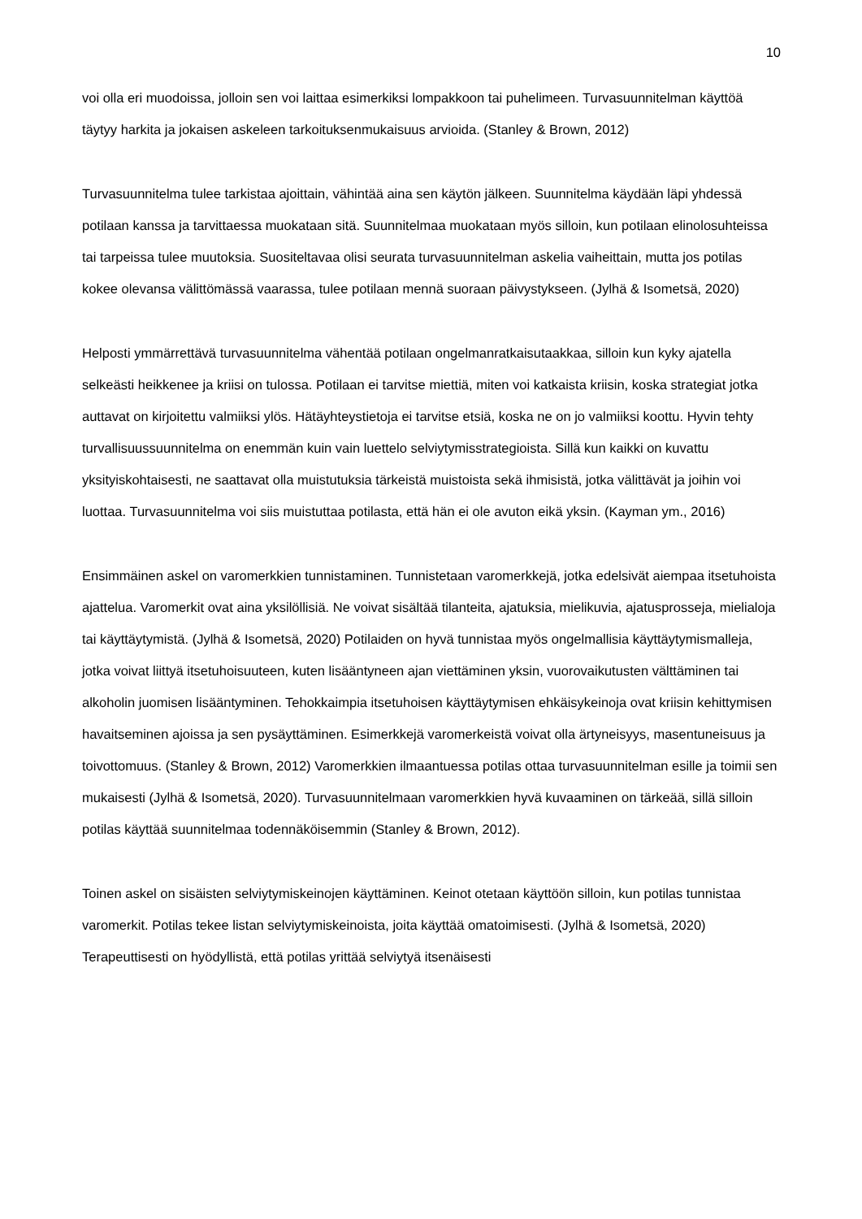10
voi olla eri muodoissa, jolloin sen voi laittaa esimerkiksi lompakkoon tai puhelimeen. Turvasuunnitelman käyttöä täytyy harkita ja jokaisen askeleen tarkoituksenmukaisuus arvioida. (Stanley & Brown, 2012)
Turvasuunnitelma tulee tarkistaa ajoittain, vähintää aina sen käytön jälkeen. Suunnitelma käydään läpi yhdessä potilaan kanssa ja tarvittaessa muokataan sitä. Suunnitelmaa muokataan myös silloin, kun potilaan elinolosuhteissa tai tarpeissa tulee muutoksia. Suositeltavaa olisi seurata turvasuunnitelman askelia vaiheittain, mutta jos potilas kokee olevansa välittömässä vaarassa, tulee potilaan mennä suoraan päivystykseen. (Jylhä & Isometsä, 2020)
Helposti ymmärrettävä turvasuunnitelma vähentää potilaan ongelmanratkaisutaakkaa, silloin kun kyky ajatella selkeästi heikkenee ja kriisi on tulossa. Potilaan ei tarvitse miettiä, miten voi katkaista kriisin, koska strategiat jotka auttavat on kirjoitettu valmiiksi ylös. Hätäyhteystietoja ei tarvitse etsiä, koska ne on jo valmiiksi koottu. Hyvin tehty turvallisuussuunnitelma on enemmän kuin vain luettelo selviytymisstrategioista. Sillä kun kaikki on kuvattu yksityiskohtaisesti, ne saattavat olla muistutuksia tärkeistä muistoista sekä ihmisistä, jotka välittävät ja joihin voi luottaa. Turvasuunnitelma voi siis muistuttaa potilasta, että hän ei ole avuton eikä yksin. (Kayman ym., 2016)
Ensimmäinen askel on varomerkkien tunnistaminen. Tunnistetaan varomerkkejä, jotka edelsivät aiempaa itsetuhoista ajattelua. Varomerkit ovat aina yksilöllisiä. Ne voivat sisältää tilanteita, ajatuksia, mielikuvia, ajatusprosseja, mielialoja tai käyttäytymistä. (Jylhä & Isometsä, 2020) Potilaiden on hyvä tunnistaa myös ongelmallisia käyttäytymismalleja, jotka voivat liittyä itsetuhoisuuteen, kuten lisääntyneen ajan viettäminen yksin, vuorovaikutusten välttäminen tai alkoholin juomisen lisääntyminen. Tehokkaimpia itsetuhoisen käyttäytymisen ehkäisykeinoja ovat kriisin kehittymisen havaitseminen ajoissa ja sen pysäyttäminen. Esimerkkejä varomerkeistä voivat olla ärtyneisyys, masentuneisuus ja toivottomuus. (Stanley & Brown, 2012) Varomerkkien ilmaantuessa potilas ottaa turvasuunnitelman esille ja toimii sen mukaisesti (Jylhä & Isometsä, 2020). Turvasuunnitelmaan varomerkkien hyvä kuvaaminen on tärkeää, sillä silloin potilas käyttää suunnitelmaa todennäköisemmin (Stanley & Brown, 2012).
Toinen askel on sisäisten selviytymiskeinojen käyttäminen. Keinot otetaan käyttöön silloin, kun potilas tunnistaa varomerkit. Potilas tekee listan selviytymiskeinoista, joita käyttää omatoimisesti. (Jylhä & Isometsä, 2020) Terapeuttisesti on hyödyllistä, että potilas yrittää selviytyä itsenäisesti